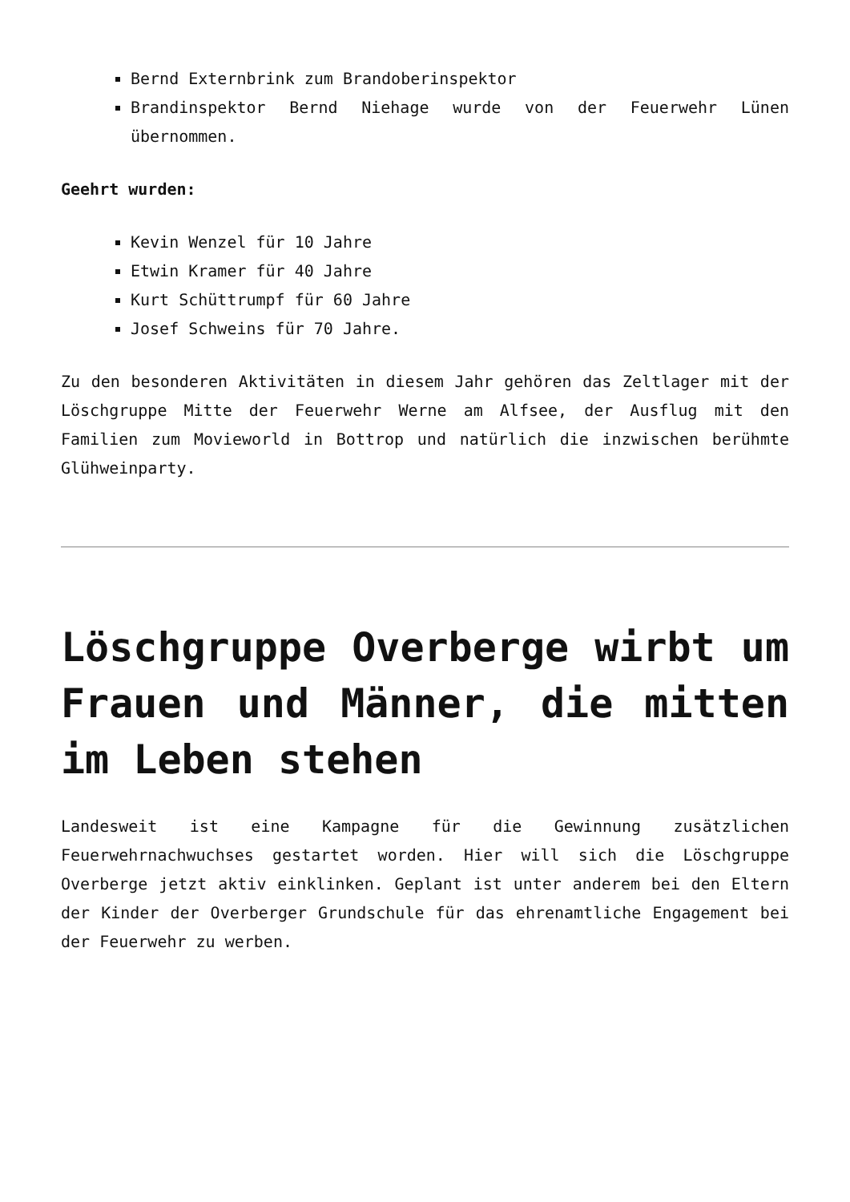Bernd Externbrink zum Brandoberinspektor
Brandinspektor Bernd Niehage wurde von der Feuerwehr Lünen übernommen.
Geehrt wurden:
Kevin Wenzel für 10 Jahre
Etwin Kramer für 40 Jahre
Kurt Schüttrumpf für 60 Jahre
Josef Schweins für 70 Jahre.
Zu den besonderen Aktivitäten in diesem Jahr gehören das Zeltlager mit der Löschgruppe Mitte der Feuerwehr Werne am Alfsee, der Ausflug mit den Familien zum Movieworld in Bottrop und natürlich die inzwischen berühmte Glühweinparty.
Löschgruppe Overberge wirbt um Frauen und Männer, die mitten im Leben stehen
Landesweit ist eine Kampagne für die Gewinnung zusätzlichen Feuerwehrnachwuchses gestartet worden. Hier will sich die Löschgruppe Overberge jetzt aktiv einklinken. Geplant ist unter anderem bei den Eltern der Kinder der Overberger Grundschule für das ehrenamtliche Engagement bei der Feuerwehr zu werben.